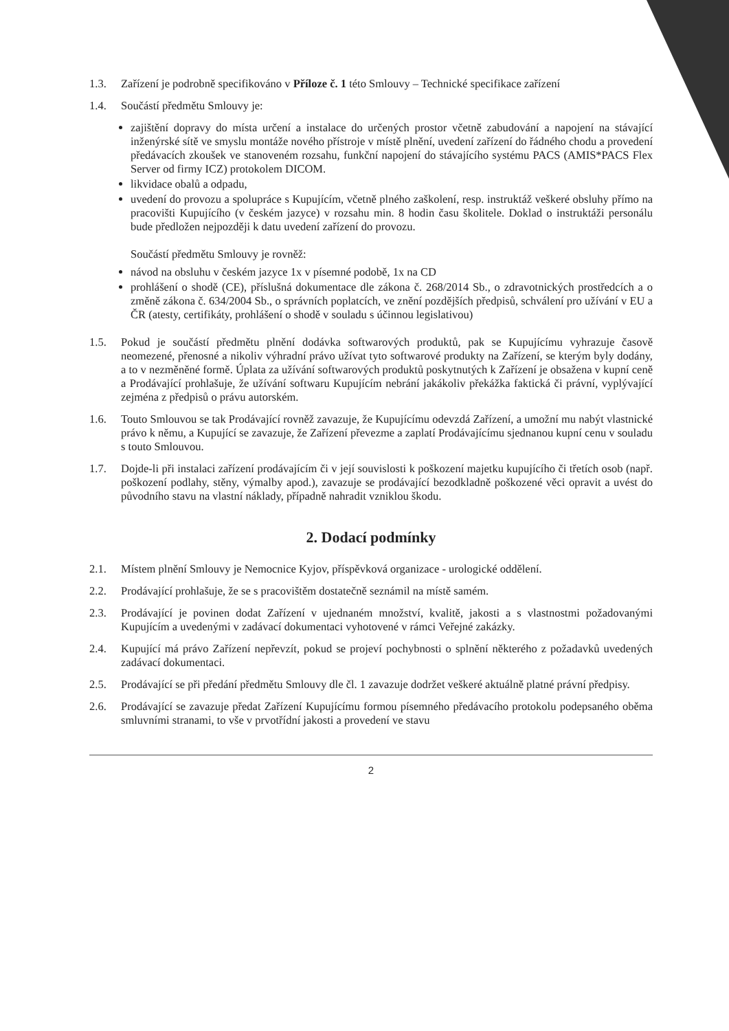1.3. Zařízení je podrobně specifikováno v Příloze č. 1 této Smlouvy – Technické specifikace zařízení
1.4. Součástí předmětu Smlouvy je:
zajištění dopravy do místa určení a instalace do určených prostor včetně zabudování a napojení na stávající inženýrské sítě ve smyslu montáže nového přístroje v místě plnění, uvedení zařízení do řádného chodu a provedení předávacích zkoušek ve stanoveném rozsahu, funkční napojení do stávajícího systému PACS (AMIS*PACS Flex Server od firmy ICZ) protokolem DICOM.
likvidace obalů a odpadu,
uvedení do provozu a spolupráce s Kupujícím, včetně plného zaškolení, resp. instruktáž veškeré obsluhy přímo na pracovišti Kupujícího (v českém jazyce) v rozsahu min. 8 hodin času školitele. Doklad o instruktáži personálu bude předložen nejpozději k datu uvedení zařízení do provozu.
Součástí předmětu Smlouvy je rovněž:
návod na obsluhu v českém jazyce 1x v písemné podobě, 1x na CD
prohlášení o shodě (CE), příslušná dokumentace dle zákona č. 268/2014 Sb., o zdravotnických prostředcích a o změně zákona č. 634/2004 Sb., o správních poplatcích, ve znění pozdějších předpisů, schválení pro užívání v EU a ČR (atesty, certifikáty, prohlášení o shodě v souladu s účinnou legislativou)
1.5. Pokud je součástí předmětu plnění dodávka softwarových produktů, pak se Kupujícímu vyhrazuje časově neomezené, přenosné a nikoliv výhradní právo užívat tyto softwarové produkty na Zařízení, se kterým byly dodány, a to v nezměněné formě. Úplata za užívání softwarových produktů poskytnutých k Zařízení je obsažena v kupní ceně a Prodávající prohlašuje, že užívání softwaru Kupujícím nebrání jakákoliv překážka faktická či právní, vyplývající zejména z předpisů o právu autorském.
1.6. Touto Smlouvou se tak Prodávající rovněž zavazuje, že Kupujícímu odevzdá Zařízení, a umožní mu nabýt vlastnické právo k němu, a Kupující se zavazuje, že Zařízení převezme a zaplatí Prodávajícímu sjednanou kupní cenu v souladu s touto Smlouvou.
1.7. Dojde-li při instalaci zařízení prodávajícím či v její souvislosti k poškození majetku kupujícího či třetích osob (např. poškození podlahy, stěny, výmalby apod.), zavazuje se prodávající bezodkladně poškozené věci opravit a uvést do původního stavu na vlastní náklady, případně nahradit vzniklou škodu.
2. Dodací podmínky
2.1. Místem plnění Smlouvy je Nemocnice Kyjov, příspěvková organizace - urologické oddělení.
2.2. Prodávající prohlašuje, že se s pracovištěm dostatečně seznámil na místě samém.
2.3. Prodávající je povinen dodat Zařízení v ujednaném množství, kvalitě, jakosti a s vlastnostmi požadovanými Kupujícím a uvedenými v zadávací dokumentaci vyhotovené v rámci Veřejné zakázky.
2.4. Kupující má právo Zařízení nepřevzít, pokud se projeví pochybnosti o splnění některého z požadavků uvedených zadávací dokumentaci.
2.5. Prodávající se při předání předmětu Smlouvy dle čl. 1 zavazuje dodržet veškeré aktuálně platné právní předpisy.
2.6. Prodávající se zavazuje předat Zařízení Kupujícímu formou písemného předávacího protokolu podepsaného oběma smluvními stranami, to vše v prvotřídní jakosti a provedení ve stavu
2